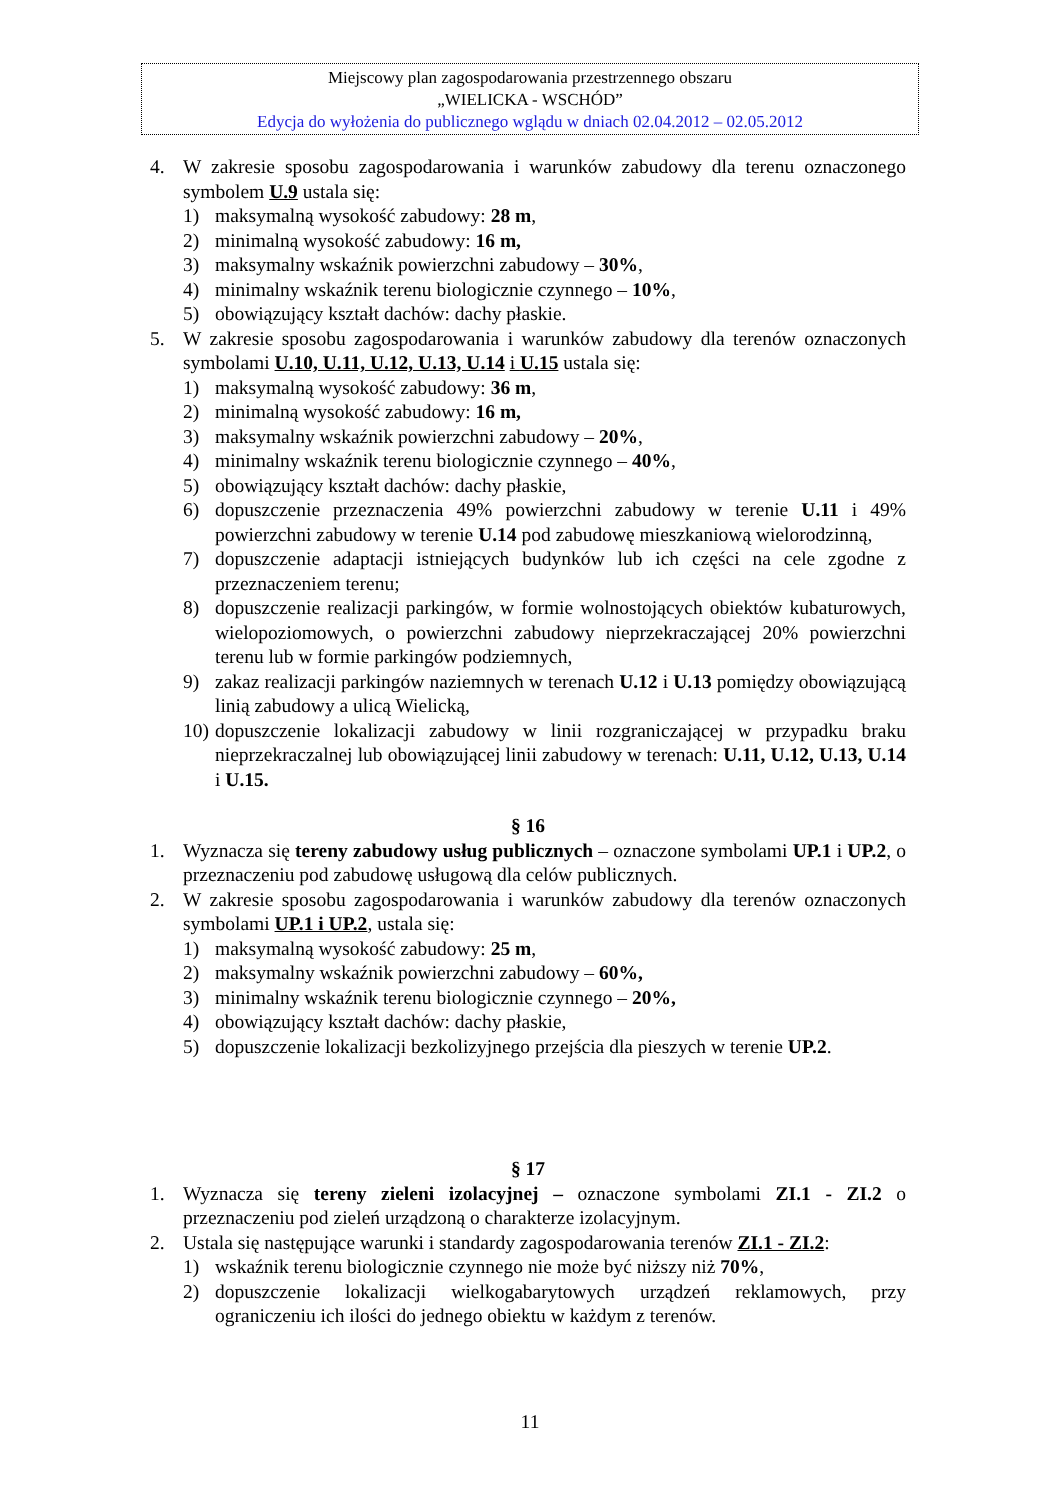Miejscowy plan zagospodarowania przestrzennego obszaru
„WIELICKA - WSCHÓD”
Edycja do wyłożenia do publicznego wglądu w dniach 02.04.2012 – 02.05.2012
4. W zakresie sposobu zagospodarowania i warunków zabudowy dla terenu oznaczonego symbolem U.9 ustala się:
1) maksymalną wysokość zabudowy: 28 m,
2) minimalną wysokość zabudowy: 16 m,
3) maksymalny wskaźnik powierzchni zabudowy – 30%,
4) minimalny wskaźnik terenu biologicznie czynnego – 10%,
5) obowiązujący kształt dachów: dachy płaskie.
5. W zakresie sposobu zagospodarowania i warunków zabudowy dla terenów oznaczonych symbolami U.10, U.11, U.12, U.13, U.14 i U.15 ustala się:
1) maksymalną wysokość zabudowy: 36 m,
2) minimalną wysokość zabudowy: 16 m,
3) maksymalny wskaźnik powierzchni zabudowy – 20%,
4) minimalny wskaźnik terenu biologicznie czynnego – 40%,
5) obowiązujący kształt dachów: dachy płaskie,
6) dopuszczenie przeznaczenia 49% powierzchni zabudowy w terenie U.11 i 49% powierzchni zabudowy w terenie U.14 pod zabudowę mieszkaniową wielorodzinną,
7) dopuszczenie adaptacji istniejących budynków lub ich części na cele zgodne z przeznaczeniem terenu;
8) dopuszczenie realizacji parkingów, w formie wolnostojących obiektów kubaturowych, wielopoziomowych, o powierzchni zabudowy nieprzekraczającej 20% powierzchni terenu lub w formie parkingów podziemnych,
9) zakaz realizacji parkingów naziemnych w terenach U.12 i U.13 pomiędzy obowiązującą linią zabudowy a ulicą Wielicką,
10) dopuszczenie lokalizacji zabudowy w linii rozgraniczającej w przypadku braku nieprzekraczalnej lub obowiązującej linii zabudowy w terenach: U.11, U.12, U.13, U.14 i U.15.
§ 16
1. Wyznacza się tereny zabudowy usług publicznych – oznaczone symbolami UP.1 i UP.2, o przeznaczeniu pod zabudowę usługową dla celów publicznych.
2. W zakresie sposobu zagospodarowania i warunków zabudowy dla terenów oznaczonych symbolami UP.1 i UP.2, ustala się:
1) maksymalną wysokość zabudowy: 25 m,
2) maksymalny wskaźnik powierzchni zabudowy – 60%,
3) minimalny wskaźnik terenu biologicznie czynnego – 20%,
4) obowiązujący kształt dachów: dachy płaskie,
5) dopuszczenie lokalizacji bezkolizyjnego przejścia dla pieszych w terenie UP.2.
§ 17
1. Wyznacza się tereny zieleni izolacyjnej – oznaczone symbolami ZI.1 - ZI.2 o przeznaczeniu pod zieleń urządzoną o charakterze izolacyjnym.
2. Ustala się następujące warunki i standardy zagospodarowania terenów ZI.1 - ZI.2:
1) wskaźnik terenu biologicznie czynnego nie może być niższy niż 70%,
2) dopuszczenie lokalizacji wielkogabarytowych urządzeń reklamowych, przy ograniczeniu ich ilości do jednego obiektu w każdym z terenów.
11